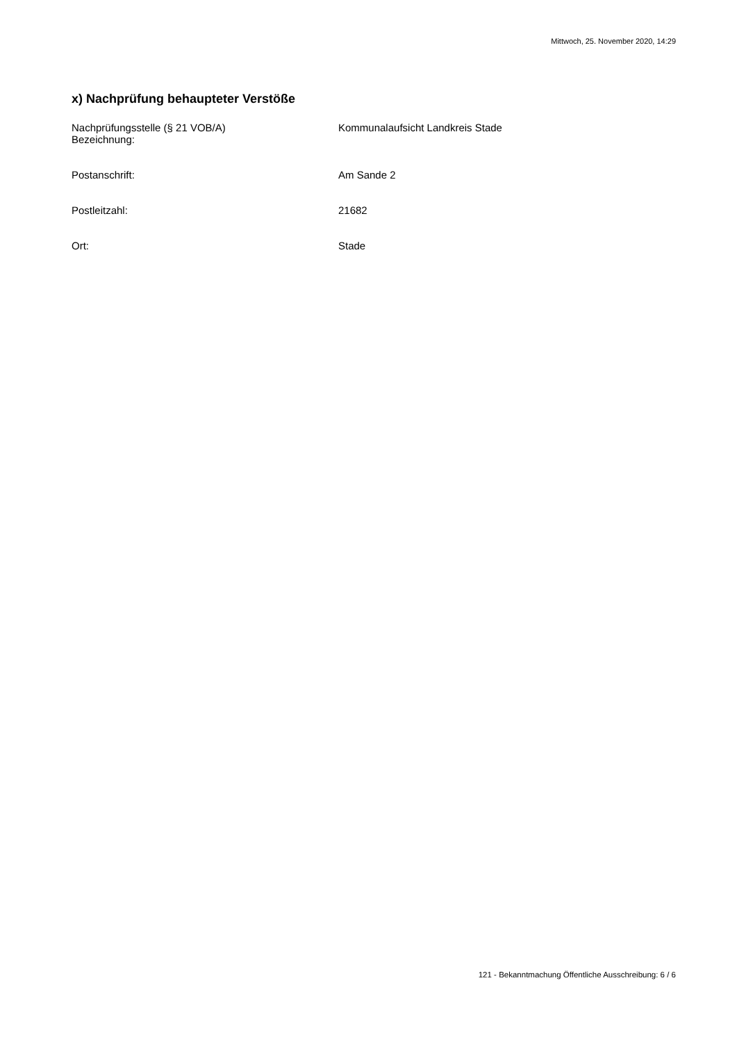Mittwoch, 25. November 2020, 14:29
x) Nachprüfung behaupteter Verstöße
Nachprüfungsstelle (§ 21 VOB/A)
Bezeichnung:
Kommunalaufsicht Landkreis Stade
Postanschrift: Am Sande 2
Postleitzahl: 21682
Ort: Stade
121 - Bekanntmachung Öffentliche Ausschreibung: 6 / 6